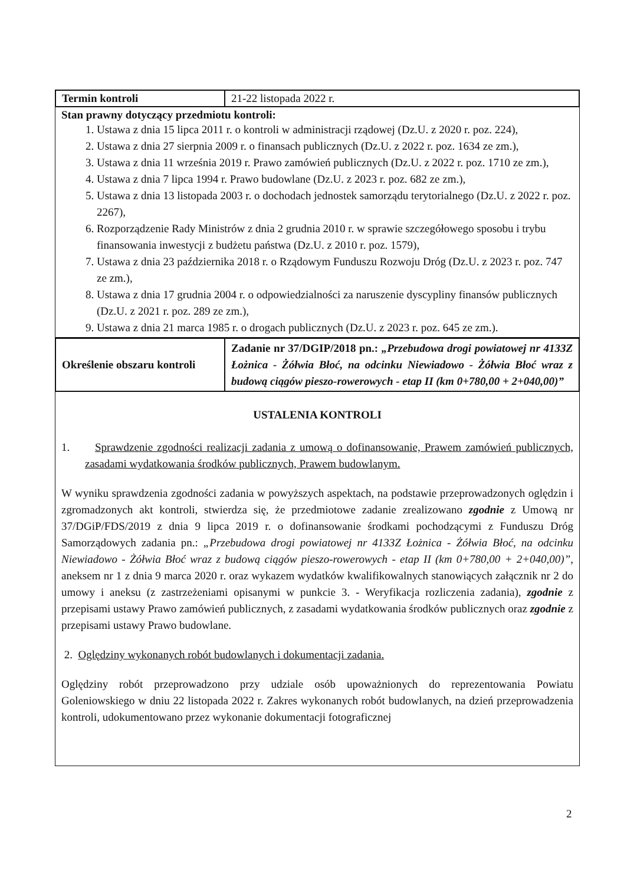| Termin kontroli | 21-22 listopada 2022 r. |
Stan prawny dotyczący przedmiotu kontroli:
1. Ustawa z dnia 15 lipca 2011 r. o kontroli w administracji rządowej (Dz.U. z 2020 r. poz. 224),
2. Ustawa z dnia 27 sierpnia 2009 r. o finansach publicznych (Dz.U. z 2022 r. poz. 1634 ze zm.),
3. Ustawa z dnia 11 września 2019 r. Prawo zamówień publicznych (Dz.U. z 2022 r. poz. 1710 ze zm.),
4. Ustawa z dnia 7 lipca 1994 r. Prawo budowlane (Dz.U. z 2023 r. poz. 682 ze zm.),
5. Ustawa z dnia 13 listopada 2003 r. o dochodach jednostek samorządu terytorialnego (Dz.U. z 2022 r. poz. 2267),
6. Rozporządzenie Rady Ministrów z dnia 2 grudnia 2010 r. w sprawie szczegółowego sposobu i trybu finansowania inwestycji z budżetu państwa (Dz.U. z 2010 r. poz. 1579),
7. Ustawa z dnia 23 października 2018 r. o Rządowym Funduszu Rozwoju Dróg (Dz.U. z 2023 r. poz. 747 ze zm.),
8. Ustawa z dnia 17 grudnia 2004 r. o odpowiedzialności za naruszenie dyscypliny finansów publicznych (Dz.U. z 2021 r. poz. 289 ze zm.),
9. Ustawa z dnia 21 marca 1985 r. o drogach publicznych (Dz.U. z 2023 r. poz. 645 ze zm.).
| Określenie obszaru kontroli | Zadanie nr 37/DGIP/2018 pn.: „Przebudowa drogi powiatowej nr 4133Z Łożnica - Żółwia Błoć, na odcinku Niewiadowo - Żółwia Błoć wraz z budową ciągów pieszo-rowerowych - etap II (km 0+780,00 + 2+040,00)” |
USTALENIA KONTROLI
1. Sprawdzenie zgodności realizacji zadania z umową o dofinansowanie, Prawem zamówień publicznych, zasadami wydatkowania środków publicznych, Prawem budowlanym.
W wyniku sprawdzenia zgodności zadania w powyższych aspektach, na podstawie przeprowadzonych oględzin i zgromadzonych akt kontroli, stwierdza się, że przedmiotowe zadanie zrealizowano zgodnie z Umową nr 37/DGiP/FDS/2019 z dnia 9 lipca 2019 r. o dofinansowanie środkami pochodzącymi z Funduszu Dróg Samorządowych zadania pn.: „Przebudowa drogi powiatowej nr 4133Z Łożnica - Żółwia Błoć, na odcinku Niewiadowo - Żółwia Błoć wraz z budową ciągów pieszo-rowerowych - etap II (km 0+780,00 + 2+040,00)”, aneksem nr 1 z dnia 9 marca 2020 r. oraz wykazem wydatków kwalifikowalnych stanowiących załącznik nr 2 do umowy i aneksu (z zastrzeżeniami opisanymi w punkcie 3. - Weryfikacja rozliczenia zadania), zgodnie z przepisami ustawy Prawo zamówień publicznych, z zasadami wydatkowania środków publicznych oraz zgodnie z przepisami ustawy Prawo budowlane.
2. Oględziny wykonanych robót budowlanych i dokumentacji zadania.
Oględziny robót przeprowadzono przy udziale osób upoważnionych do reprezentowania Powiatu Goleniowskiego w dniu 22 listopada 2022 r. Zakres wykonanych robót budowlanych, na dzień przeprowadzenia kontroli, udokumentowano przez wykonanie dokumentacji fotograficznej
2